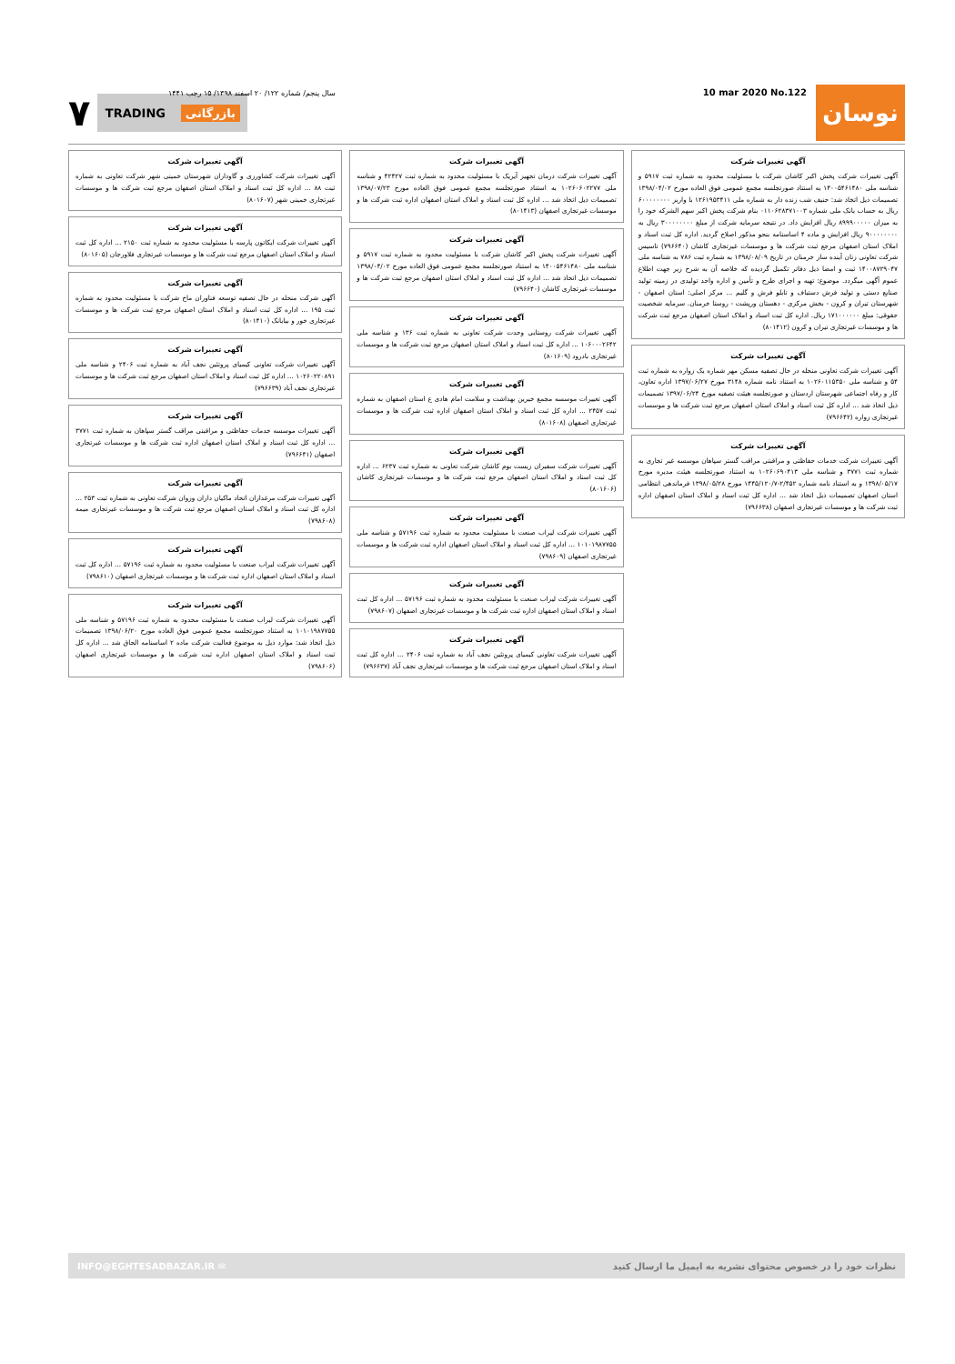نوسان
10 mar 2020 No.122
بازرگانی TRADING
۷
سال پنجم/ شماره ۱۲۲/ ۲۰ اسفند ۱۳۹۸/ ۱۵ رجب ۱۴۴۱
آگهی تغییرات شرکت
آگهی تغییرات شرکت پخش اکبر کاشان شرکت با مسئولیت محدود به شماره ثبت ۵۹۱۷ و شناسه ملی ۱۴۰۰۵۴۶۱۴۸۰ به استناد صورتجلسه مجمع عمومی فوق العاده مورخ ۱۳۹۸/۰۴/۰۲ تصمیمات ذیل اتخاذ شد: حنیف شب زنده دار به شماره ملی ۱۲۶۱۹۵۳۴۱۱ با واریز ۶۰۰۰۰۰۰۰۰ ریال به حساب بانک ملی شماره ۰۱۱۰۶۲۸۳۷۱۰۰۳ بنام شرکت پخش اکبر سهم الشرکه خود را به میزان ۸۹۹۹۰۰۰۰۰ ریال افزایش داد. در نتیجه سرمایه شرکت از مبلغ ۳۰۰۰۰۰۰۰۰ ریال به ۹۰۰۰۰۰۰۰۰ ریال افزایش و ماده ۴ اساسنامه بنحو مذکور اصلاح گردید. اداره کل ثبت اسناد و املاک استان اصفهان مرجع ثبت شرکت ها و موسسات غیرتجاری کاشان (۷۹۶۶۴۰) تاسیس شرکت تعاونی زنان آینده ساز خرمنان در تاریخ ۱۳۹۸/۰۸/۰۹ به شماره ثبت ۷۸۶ به شناسه ملی ۱۴۰۰۸۷۲۹۰۴۷ ثبت و امضا ذیل دفاتر تکمیل گردیده که خلاصه آن به شرح زیر جهت اطلاع عموم آگهی میگردد. موضوع: تهیه و اجرای طرح و تأمین و اداره واحد تولیدی در زمینه تولید صنایع دستی و تولید فرش دستباف و تابلو فرش و گلیم ... مرکز اصلی: استان اصفهان - شهرستان تیران و کرون - بخش مرکزی - دهستان ورپشت - روستا خرمنان. سرمایه شخصیت حقوقی: مبلغ ۱۷۱۰۰۰۰۰۰ ریال. اداره کل ثبت اسناد و املاک استان اصفهان مرجع ثبت شرکت ها و موسسات غیرتجاری تیران و کرون (۸۰۱۴۱۲)
آگهی تغییرات شرکت
آگهی تغییرات شرکت تعاونی منحله در حال تصفیه مسکن مهر شماره یک زواره به شماره ثبت ۵۴ و شناسه ملی ۱۰۲۶۰۱۱۵۳۵۰ به استناد نامه شماره ۳۱۴۸ مورخ ۱۳۹۷/۰۶/۲۷ اداره تعاون، کار و رفاه اجتماعی شهرستان اردستان و صورتجلسه هیئت تصفیه مورخ ۱۳۹۷/۰۶/۲۴ تصمیمات ذیل اتخاذ شد ... اداره کل ثبت اسناد و املاک استان اصفهان مرجع ثبت شرکت ها و موسسات غیرتجاری زواره (۷۹۶۶۴۲)
آگهی تغییرات شرکت
آگهی تغییرات شرکت خدمات حفاظتی و مراقبتی مراقب گستر سپاهان موسسه غیر تجاری به شماره ثبت ۳۷۷۱ و شناسه ملی ۱۰۲۶۰۶۹۰۴۱۳ به استناد صورتجلسه هیئت مدیره مورخ ۱۳۹۸/۰۵/۱۷ و به استناد نامه شماره ۲/۴۵۲-۱۴۴۵/۱۲۰/۷ مورخ ۱۳۹۸/۰۵/۲۸ فرماندهی انتظامی استان اصفهان تصمیمات ذیل اتخاذ شد ... اداره کل ثبت اسناد و املاک استان اصفهان اداره ثبت شرکت ها و موسسات غیرتجاری اصفهان (۷۹۶۶۳۸)
آگهی تغییرات شرکت
آگهی تغییرات شرکت درمان تجهیز آیریک با مسئولیت محدود به شماره ثبت ۴۲۴۲۷ و شناسه ملی ۱۰۲۶۰۶۰۲۲۷۷ به استناد صورتجلسه مجمع عمومی فوق العاده مورخ ۱۳۹۸/۰۷/۲۳ تصمیمات ذیل اتخاذ شد ... اداره کل ثبت اسناد و املاک استان اصفهان اداره ثبت شرکت ها و موسسات غیرتجاری اصفهان (۸۰۱۴۱۳)
آگهی تغییرات شرکت
آگهی تغییرات شرکت پخش اکبر کاشان شرکت با مسئولیت محدود به شماره ثبت ۵۹۱۷ و شناسه ملی ۱۴۰۰۵۴۶۱۴۸۰ به استناد صورتجلسه مجمع عمومی فوق العاده مورخ ۱۳۹۸/۰۴/۰۲ تصمیمات ذیل اتخاذ شد ... اداره کل ثبت اسناد و املاک استان اصفهان مرجع ثبت شرکت ها و موسسات غیرتجاری کاشان (۷۹۶۶۴۰)
آگهی تغییرات شرکت
آگهی تغییرات شرکت روستایی وحدت شرکت تعاونی به شماره ثبت ۱۳۶ و شناسه ملی ۱۰۶۰۰۰۲۶۴۲ ... اداره کل ثبت اسناد و املاک استان اصفهان مرجع ثبت شرکت ها و موسسات غیرتجاری بادرود (۸۰۱۶۰۹)
آگهی تغییرات شرکت
آگهی تغییرات موسسه مجمع خیرین بهداشت و سلامت امام هادی ع استان اصفهان به شماره ثبت ۲۴۵۷ ... اداره کل ثبت اسناد و املاک استان اصفهان اداره ثبت شرکت ها و موسسات غیرتجاری اصفهان (۸۰۱۶۰۸)
آگهی تغییرات شرکت
آگهی تغییرات شرکت سفیران زیست بوم کاشان شرکت تعاونی به شماره ثبت ۶۲۳۷ ... اداره کل ثبت اسناد و املاک استان اصفهان مرجع ثبت شرکت ها و موسسات غیرتجاری کاشان (۸۰۱۶۰۶)
آگهی تغییرات شرکت
آگهی تغییرات شرکت لیراب صنعت با مسئولیت محدود به شماره ثبت ۵۷۱۹۶ و شناسه ملی ۱۰۱۰۱۹۸۷۷۵۵ ... اداره کل ثبت اسناد و املاک استان اصفهان اداره ثبت شرکت ها و موسسات غیرتجاری اصفهان (۷۹۸۶۰۹)
آگهی تغییرات شرکت
آگهی تغییرات شرکت لیراب صنعت با مسئولیت محدود به شماره ثبت ۵۷۱۹۶ ... اداره کل ثبت اسناد و املاک استان اصفهان اداره ثبت شرکت ها و موسسات غیرتجاری اصفهان (۷۹۸۶۰۷)
آگهی تغییرات شرکت
آگهی تغییرات شرکت تعاونی کیمیای پروتئین نجف آباد به شماره ثبت ۲۴۰۶ ... اداره کل ثبت اسناد و املاک استان اصفهان مرجع ثبت شرکت ها و موسسات غیرتجاری نجف آباد (۷۹۶۶۳۷)
آگهی تغییرات شرکت
آگهی تغییرات شرکت کشاورزی و گاوداران شهرستان خمینی شهر شرکت تعاونی به شماره ثبت ۸۸ ... اداره کل ثبت اسناد و املاک استان اصفهان مرجع ثبت شرکت ها و موسسات غیرتجاری خمینی شهر (۸۰۱۶۰۷)
آگهی تغییرات شرکت
آگهی تغییرات شرکت ایکاتون پارسه با مسئولیت محدود به شماره ثبت ۲۱۵۰ ... اداره کل ثبت اسناد و املاک استان اصفهان مرجع ثبت شرکت ها و موسسات غیرتجاری فلاورجان (۸۰۱۶۰۵)
آگهی تغییرات شرکت
آگهی شرکت منحله در حال تصفیه توسعه فناوران ماخ شرکت با مسئولیت محدود به شماره ثبت ۱۹۵ ... اداره کل ثبت اسناد و املاک استان اصفهان مرجع ثبت شرکت ها و موسسات غیرتجاری خور و بیابانک (۸۰۱۴۱۰)
آگهی تغییرات شرکت
آگهی تغییرات شرکت تعاونی کیمیای پروتئین نجف آباد به شماره ثبت ۲۴۰۶ و شناسه ملی ۱۰۲۶۰۲۲۰۸۹۱ ... اداره کل ثبت اسناد و املاک استان اصفهان مرجع ثبت شرکت ها و موسسات غیرتجاری نجف آباد (۷۹۶۶۳۹)
آگهی تغییرات شرکت
آگهی تغییرات موسسه خدمات حفاظتی و مراقبتی مراقب گستر سپاهان به شماره ثبت ۳۷۷۱ ... اداره کل ثبت اسناد و املاک استان اصفهان اداره ثبت شرکت ها و موسسات غیرتجاری اصفهان (۷۹۶۶۴۱)
آگهی تغییرات شرکت
آگهی تغییرات شرکت مرغداران اتحاد ماکیان داران وزوان شرکت تعاونی به شماره ثبت ۲۵۳ ... اداره کل ثبت اسناد و املاک استان اصفهان مرجع ثبت شرکت ها و موسسات غیرتجاری میمه (۷۹۸۶۰۸)
آگهی تغییرات شرکت
آگهی تغییرات شرکت لیراب صنعت با مسئولیت محدود به شماره ثبت ۵۷۱۹۶ ... اداره کل ثبت اسناد و املاک استان اصفهان اداره ثبت شرکت ها و موسسات غیرتجاری اصفهان (۷۹۸۶۱۰)
آگهی تغییرات شرکت
آگهی تغییرات شرکت لیراب صنعت با مسئولیت محدود به شماره ثبت ۵۷۱۹۶ و شناسه ملی ۱۰۱۰۱۹۸۷۷۵۵ به استناد صورتجلسه مجمع عمومی فوق العاده مورخ ۱۳۹۸/۰۶/۲۰ تصمیمات ذیل اتخاذ شد: موارد ذیل به موضوع فعالیت شرکت ماده ۲ اساسنامه الحاق شد ... اداره کل ثبت اسناد و املاک استان اصفهان اداره ثبت شرکت ها و موسسات غیرتجاری اصفهان (۷۹۸۶۰۶)
نظرات خود را در خصوص محتوای نشریه به ایمیل ما ارسال کنید ✉ INFO@EGHTESADBAZAR.IR